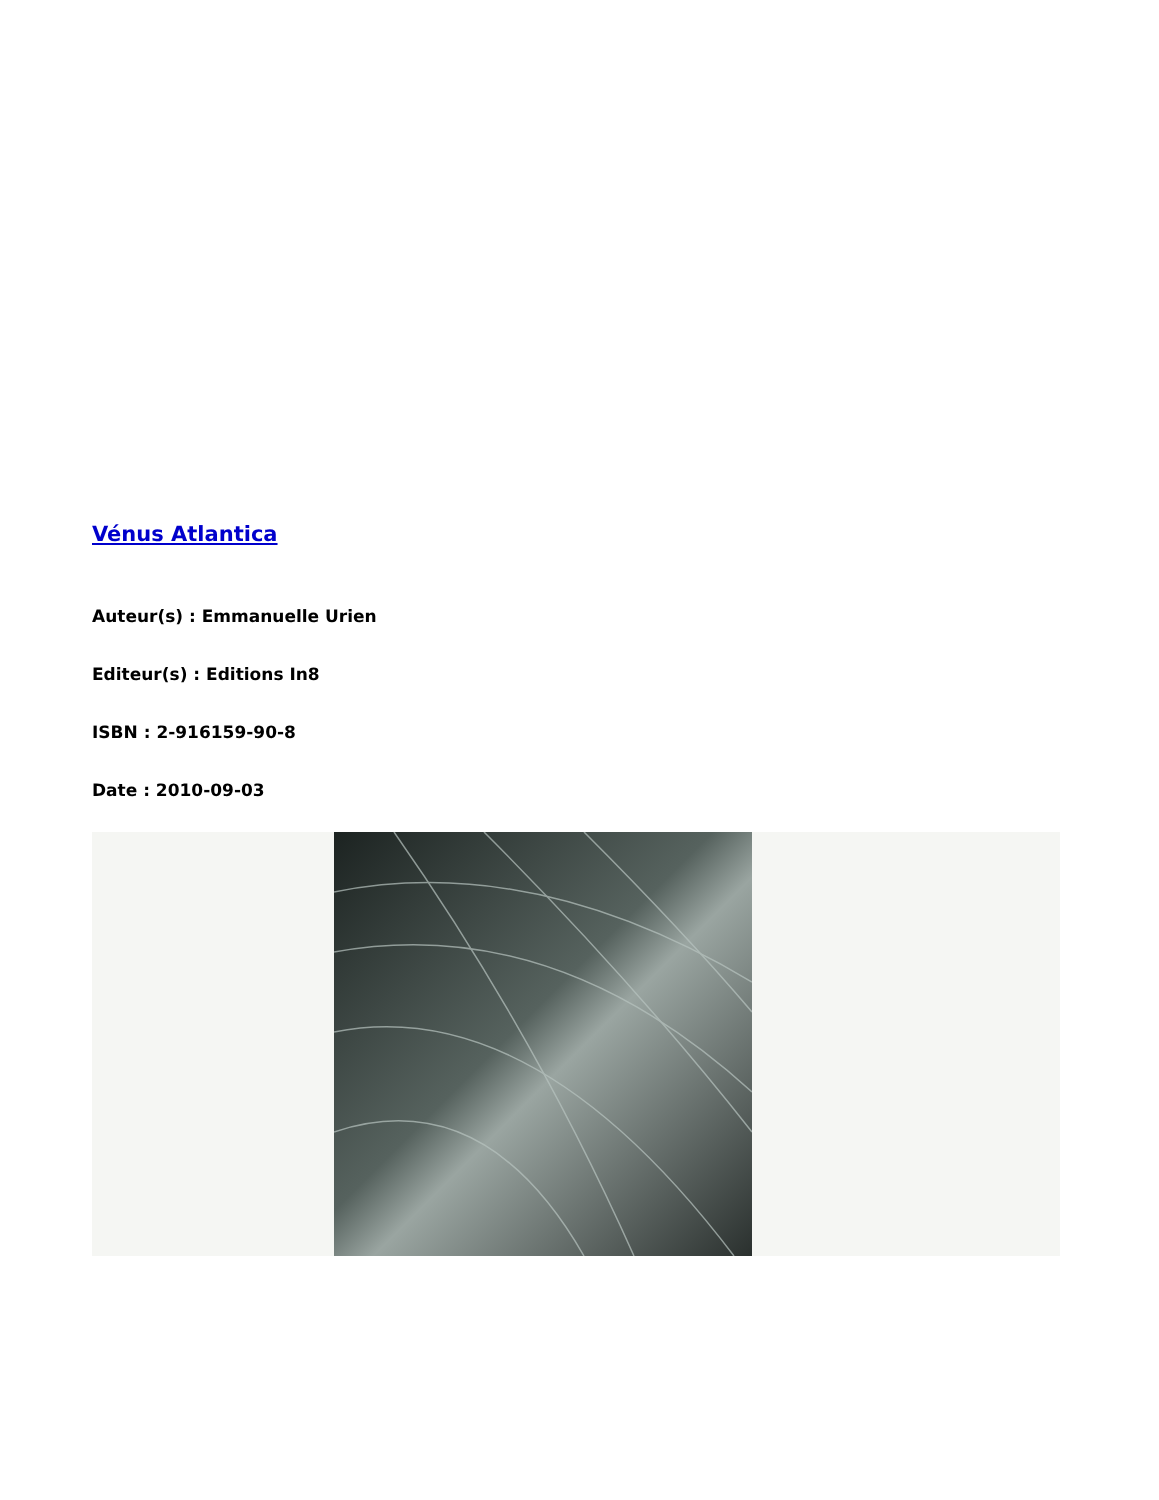Vénus Atlantica
Auteur(s) : Emmanuelle Urien
Editeur(s) : Editions In8
ISBN : 2-916159-90-8
Date : 2010-09-03